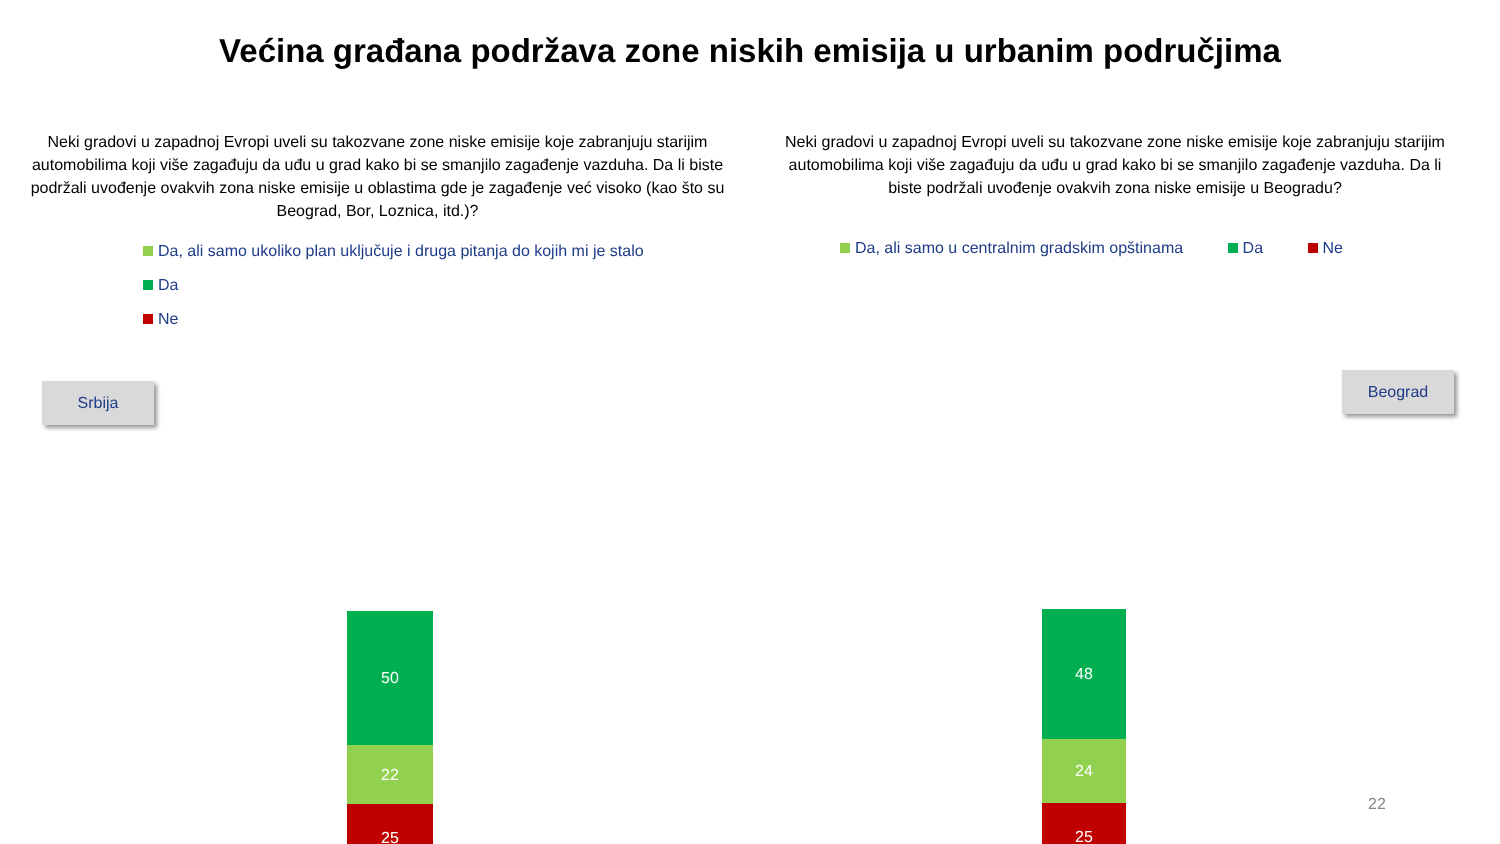Većina građana podržava zone niskih emisija u urbanim područjima
Neki gradovi u zapadnoj Evropi uveli su takozvane zone niske emisije koje zabranjuju starijim automobilima koji više zagađuju da uđu u grad kako bi se smanjilo zagađenje vazduha. Da li biste podržali uvođenje ovakvih zona niske emisije u oblastima gde je zagađenje već visoko (kao što su Beograd, Bor, Loznica, itd.)?
Da, ali samo ukoliko plan uključuje i druga pitanja do kojih mi je stalo
Da
Ne
Srbija
50
22
25
Neki gradovi u zapadnoj Evropi uveli su takozvane zone niske emisije koje zabranjuju starijim automobilima koji više zagađuju da uđu u grad kako bi se smanjilo zagađenje vazduha. Da li biste podržali uvođenje ovakvih zona niske emisije u Beogradu?
Da, ali samo u centralnim gradskim opštinama Da Ne
Beograd
48
24
25
22